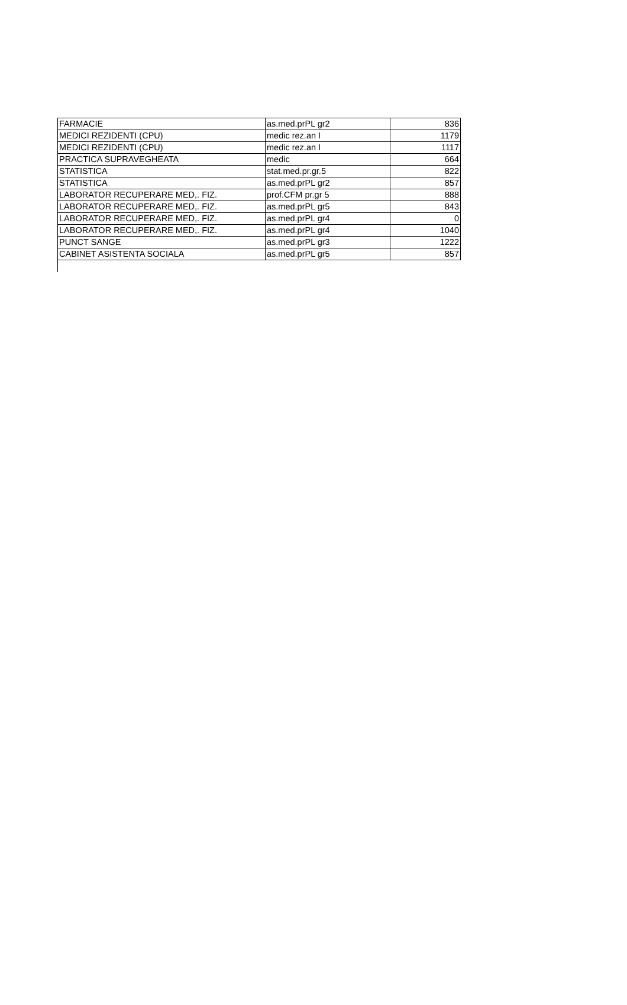| FARMACIE | as.med.prPL gr2 | 836 |
| MEDICI REZIDENTI (CPU) | medic rez.an I | 1179 |
| MEDICI REZIDENTI (CPU) | medic rez.an I | 1117 |
| PRACTICA SUPRAVEGHEATA | medic | 664 |
| STATISTICA | stat.med.pr.gr.5 | 822 |
| STATISTICA | as.med.prPL gr2 | 857 |
| LABORATOR RECUPERARE MED,. FIZ. | prof.CFM pr.gr 5 | 888 |
| LABORATOR RECUPERARE MED,. FIZ. | as.med.prPL gr5 | 843 |
| LABORATOR RECUPERARE MED,. FIZ. | as.med.prPL gr4 | 0 |
| LABORATOR RECUPERARE MED,. FIZ. | as.med.prPL gr4 | 1040 |
| PUNCT SANGE | as.med.prPL gr3 | 1222 |
| CABINET ASISTENTA SOCIALA | as.med.prPL gr5 | 857 |